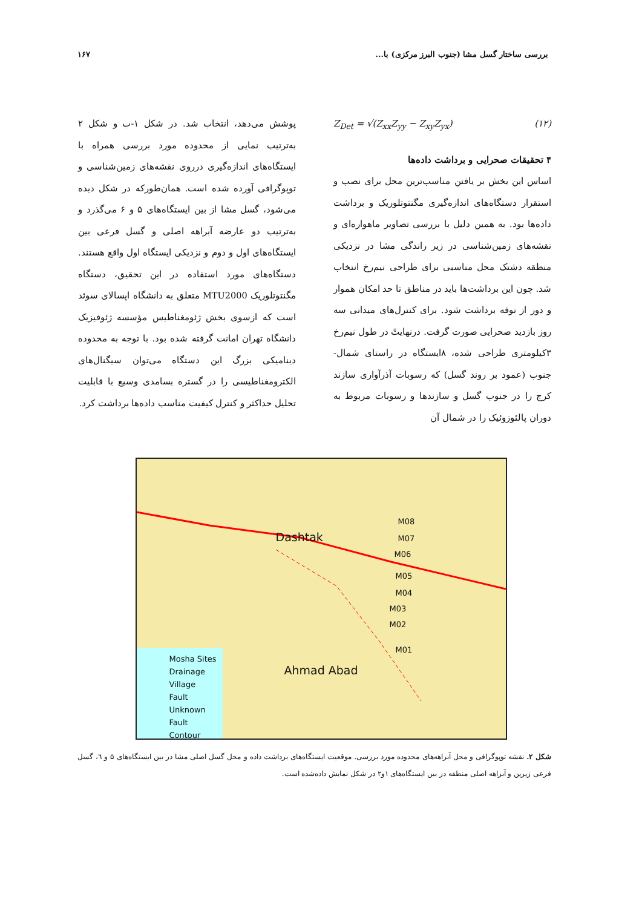بررسی ساختار گسل مشا (جنوب البرز مرکزی) با... ۱۶۷
Z<sub>Det</sub> = √(Z<sub>xx</sub>Z<sub>yy</sub> − Z<sub>xy</sub>Z<sub>yx</sub>) (۱۲)
۴ تحقیقات صحرایی و برداشت داده‌ها
اساس این بخش بر یافتن مناسب‌ترین محل برای نصب و استقرار دستگاه‌های اندازه‌گیری مگنتوتلوریک و برداشت داده‌ها بود. به همین دلیل با بررسی تصاویر ماهواره‌ای و نقشه‌های زمین‌شناسی در زیر راندگی مشا در نزدیکی منطقه دشتک محل مناسبی برای طراحی نیم‌رخ انتخاب شد. چون این برداشت‌ها باید در مناطق تا حد امکان هموار و دور از نوفه برداشت شود. برای کنترل‌های میدانی سه روز بازدید صحرایی صورت گرفت. درنهایتً در طول نیم‌رخ ۳کیلومتری طراحی شده، ۸ایستگاه در راستای شمال- جنوب (عمود بر روند گسل) که رسوبات آذرآواری سازند کرج را در جنوب گسل و سازندها و رسوبات مربوط به دوران پالئوزوئیک را در شمال آن
پوشش می‌دهد، انتخاب شد. در شکل ۱-ب و شکل ۲ به‌ترتیب نمایی از محدوده مورد بررسی همراه با ایستگاه‌های اندازه‌گیری درروی نقشه‌های زمین‌شناسی و توپوگرافی آورده شده است. همان‌طورکه در شکل دیده می‌شود، گسل مشا از بین ایستگاه‌های ۵ و ۶ می‌گذرد و به‌ترتیب دو عارضه آبراهه اصلی و گسل فرعی بین ایستگاه‌های اول و دوم و نزدیکی ایستگاه اول واقع هستند. دستگاه‌های مورد استفاده در این تحقیق، دستگاه مگنتوتلوریک MTU2000 متعلق به دانشگاه اپسالای سوئد است که ازسوی بخش ژئومغناطیس مؤسسه ژئوفیزیک دانشگاه تهران امانت گرفته شده بود. با توجه به محدوده دینامیکی بزرگ این دستگاه می‌توان سیگنال‌های الکترومغناطیسی را در گستره بسامدی وسیع با قابلیت تحلیل حداکثر و کنترل کیفیت مناسب داده‌ها برداشت کرد.
Dashtak
M08
M07
M06
M05
M04
M03
M02
M01
Ahmad Abad
Mosha Sites
Drainage
Village
Fault
Unknown Fault
Contour
شکل ۲. نقشه توپوگرافی و محل آبراهه‌های محدوده مورد بررسی. موقعیت ایستگاه‌های برداشت داده و محل گسل اصلی مشا در بین ایستگاه‌های ۵ و ٦، گسل فرعی زیرین و آبراهه اصلی منطقه در بین ایستگاه‌های ۱و۲ در شکل نمایش داده‌شده است.